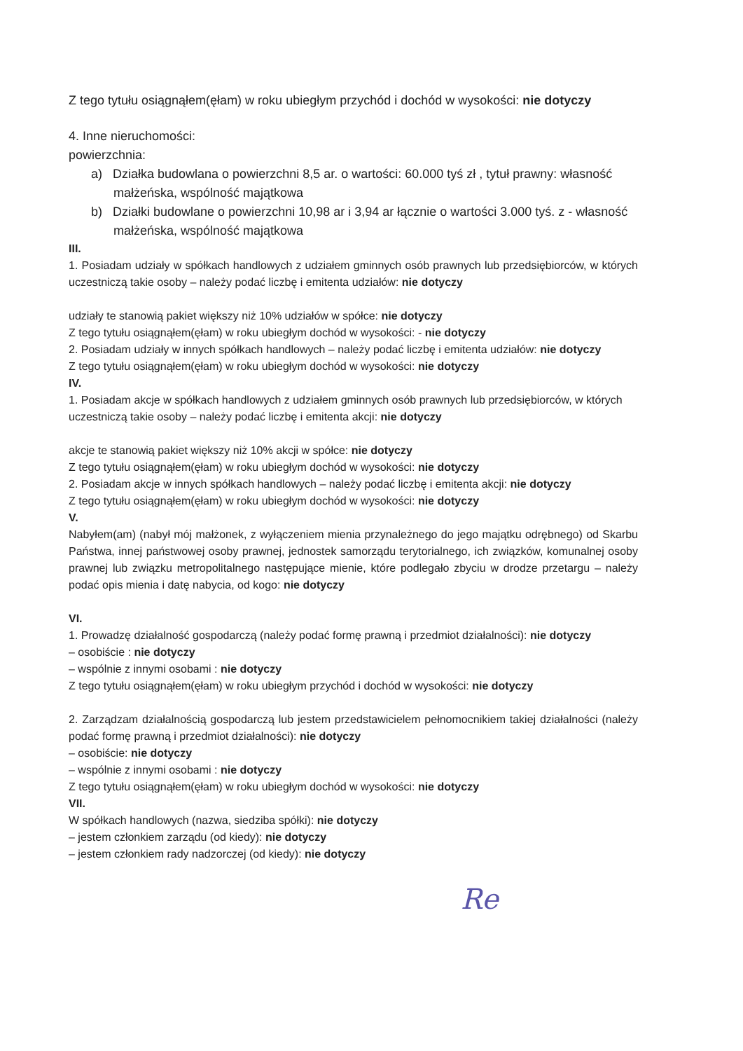Z tego tytułu osiągnąłem(ęłam) w roku ubiegłym przychód i dochód w wysokości: nie dotyczy
4. Inne nieruchomości:
powierzchnia:
a) Działka budowlana o powierzchni 8,5 ar. o wartości: 60.000 tyś zł , tytuł prawny: własność małżeńska, wspólność majątkowa
b) Działki budowlane o powierzchni 10,98 ar i 3,94 ar łącznie o wartości 3.000 tyś. z - własność małżeńska, wspólność majątkowa
III.
1. Posiadam udziały w spółkach handlowych z udziałem gminnych osób prawnych lub przedsiębiorców, w których uczestniczą takie osoby – należy podać liczbę i emitenta udziałów: nie dotyczy
udziały te stanowią pakiet większy niż 10% udziałów w spółce: nie dotyczy
Z tego tytułu osiągnąłem(ęłam) w roku ubiegłym dochód w wysokości: - nie dotyczy
2. Posiadam udziały w innych spółkach handlowych – należy podać liczbę i emitenta udziałów: nie dotyczy
Z tego tytułu osiągnąłem(ęłam) w roku ubiegłym dochód w wysokości: nie dotyczy
IV.
1. Posiadam akcje w spółkach handlowych z udziałem gminnych osób prawnych lub przedsiębiorców, w których uczestniczą takie osoby – należy podać liczbę i emitenta akcji: nie dotyczy
akcje te stanowią pakiet większy niż 10% akcji w spółce: nie dotyczy
Z tego tytułu osiągnąłem(ęłam) w roku ubiegłym dochód w wysokości: nie dotyczy
2. Posiadam akcje w innych spółkach handlowych – należy podać liczbę i emitenta akcji: nie dotyczy
Z tego tytułu osiągnąłem(ęłam) w roku ubiegłym dochód w wysokości: nie dotyczy
V.
Nabyłem(am) (nabył mój małżonek, z wyłączeniem mienia przynależnego do jego majątku odrębnego) od Skarbu Państwa, innej państwowej osoby prawnej, jednostek samorządu terytorialnego, ich związków, komunalnej osoby prawnej lub związku metropolitalnego następujące mienie, które podlegało zbyciu w drodze przetargu – należy podać opis mienia i datę nabycia, od kogo: nie dotyczy
VI.
1. Prowadzę działalność gospodarczą (należy podać formę prawną i przedmiot działalności): nie dotyczy
– osobiście : nie dotyczy
– wspólnie z innymi osobami : nie dotyczy
Z tego tytułu osiągnąłem(ęłam) w roku ubiegłym przychód i dochód w wysokości: nie dotyczy
2. Zarządzam działalnością gospodarczą lub jestem przedstawicielem pełnomocnikiem takiej działalności (należy podać formę prawną i przedmiot działalności): nie dotyczy
– osobiście: nie dotyczy
– wspólnie z innymi osobami : nie dotyczy
Z tego tytułu osiągnąłem(ęłam) w roku ubiegłym dochód w wysokości: nie dotyczy
VII.
W spółkach handlowych (nazwa, siedziba spółki): nie dotyczy
– jestem członkiem zarządu (od kiedy): nie dotyczy
– jestem członkiem rady nadzorczej (od kiedy): nie dotyczy
Re